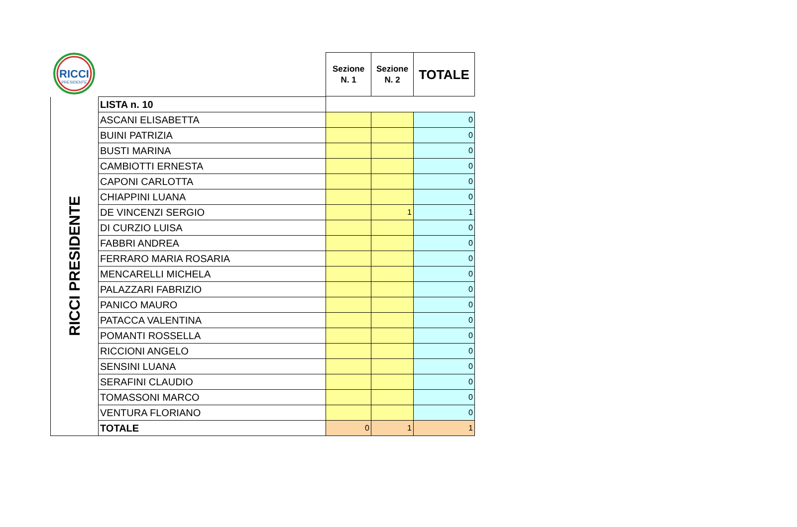| RICCI PRESIDENTE | | Sezione N. 1 | Sezione N. 2 | TOTALE |
| RICCI PRESIDENTE | LISTA n. 10 | | | |
| | ASCANI ELISABETTA | | | 0 |
| | BUINI PATRIZIA | | | 0 |
| | BUSTI MARINA | | | 0 |
| | CAMBIOTTI ERNESTA | | | 0 |
| | CAPONI CARLOTTA | | | 0 |
| | CHIAPPINI LUANA | | | 0 |
| | DE VINCENZI SERGIO | | 1 | 1 |
| | DI CURZIO LUISA | | | 0 |
| | FABBRI ANDREA | | | 0 |
| | FERRARO MARIA ROSARIA | | | 0 |
| | MENCARELLI MICHELA | | | 0 |
| | PALAZZARI FABRIZIO | | | 0 |
| | PANICO MAURO | | | 0 |
| | PATACCA VALENTINA | | | 0 |
| | POMANTI ROSSELLA | | | 0 |
| | RICCIONI ANGELO | | | 0 |
| | SENSINI LUANA | | | 0 |
| | SERAFINI CLAUDIO | | | 0 |
| | TOMASSONI MARCO | | | 0 |
| | VENTURA FLORIANO | | | 0 |
| | TOTALE | 0 | 1 | 1 |